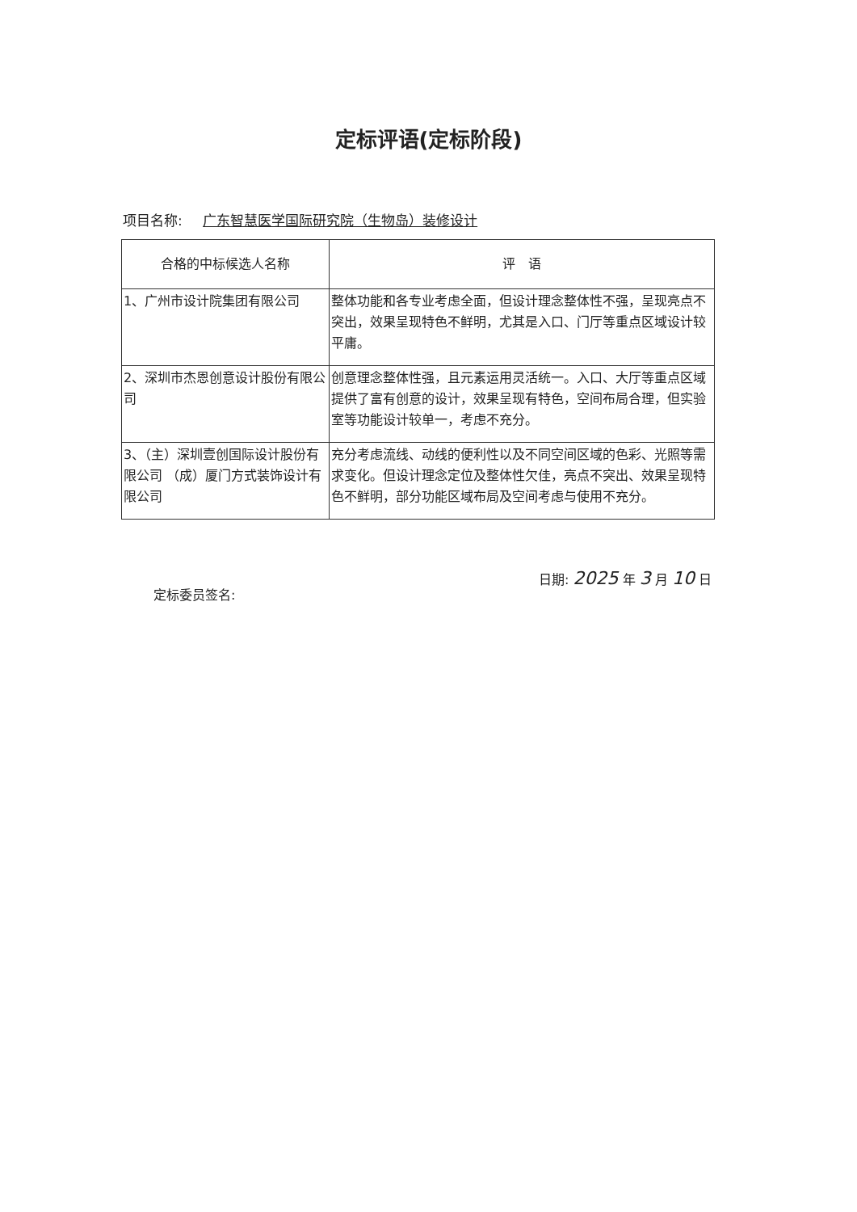定标评语(定标阶段)
项目名称: 广东智慧医学国际研究院（生物岛）装修设计
| 合格的中标候选人名称 | 评 语 |
| --- | --- |
| 1、广州市设计院集团有限公司 | 整体功能和各专业考虑全面，但设计理念整体性不强，呈现亮点不突出，效果呈现特色不鲜明，尤其是入口、门厅等重点区域设计较平庸。 |
| 2、深圳市杰恩创意设计股份有限公司 | 创意理念整体性强，且元素运用灵活统一。入口、大厅等重点区域提供了富有创意的设计，效果呈现有特色，空间布局合理，但实验室等功能设计较单一，考虑不充分。 |
| 3、（主）深圳壹创国际设计股份有限公司 （成）厦门方式装饰设计有限公司 | 充分考虑流线、动线的便利性以及不同空间区域的色彩、光照等需求变化。但设计理念定位及整体性欠佳，亮点不突出、效果呈现特色不鲜明，部分功能区域布局及空间考虑与使用不充分。 |
定标委员签名:
日期: 2025 年 3 月 10 日